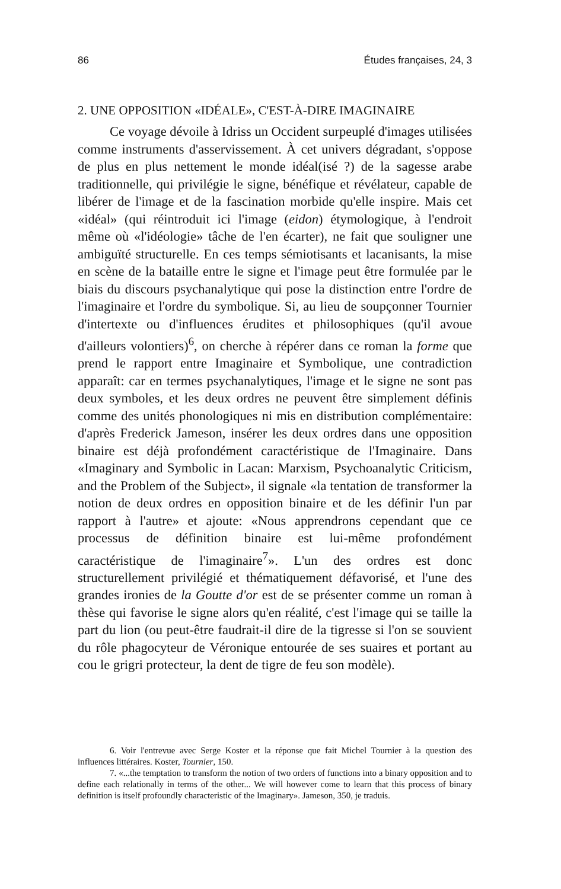86 Études françaises, 24, 3
2. UNE OPPOSITION «IDÉALE», C'EST-À-DIRE IMAGINAIRE
Ce voyage dévoile à Idriss un Occident surpeuplé d'images utilisées comme instruments d'asservissement. À cet univers dégradant, s'oppose de plus en plus nettement le monde idéal(isé ?) de la sagesse arabe traditionnelle, qui privilégie le signe, bénéfique et révélateur, capable de libérer de l'image et de la fascination morbide qu'elle inspire. Mais cet «idéal» (qui réintroduit ici l'image (eidon) étymologique, à l'endroit même où «l'idéologie» tâche de l'en écarter), ne fait que souligner une ambiguïté structurelle. En ces temps sémiotisants et lacanisants, la mise en scène de la bataille entre le signe et l'image peut être formulée par le biais du discours psychanalytique qui pose la distinction entre l'ordre de l'imaginaire et l'ordre du symbolique. Si, au lieu de soupçonner Tournier d'intertexte ou d'influences érudites et philosophiques (qu'il avoue d'ailleurs volontiers)<sup>6</sup>, on cherche à répérer dans ce roman la forme que prend le rapport entre Imaginaire et Symbolique, une contradiction apparaît: car en termes psychanalytiques, l'image et le signe ne sont pas deux symboles, et les deux ordres ne peuvent être simplement définis comme des unités phonologiques ni mis en distribution complémentaire: d'après Frederick Jameson, insérer les deux ordres dans une opposition binaire est déjà profondément caractéristique de l'Imaginaire. Dans «Imaginary and Symbolic in Lacan: Marxism, Psychoanalytic Criticism, and the Problem of the Subject», il signale «la tentation de transformer la notion de deux ordres en opposition binaire et de les définir l'un par rapport à l'autre» et ajoute: «Nous apprendrons cependant que ce processus de définition binaire est lui-même profondément caractéristique de l'imaginaire<sup>7</sup>». L'un des ordres est donc structurellement privilégié et thématiquement défavorisé, et l'une des grandes ironies de la Goutte d'or est de se présenter comme un roman à thèse qui favorise le signe alors qu'en réalité, c'est l'image qui se taille la part du lion (ou peut-être faudrait-il dire de la tigresse si l'on se souvient du rôle phagocyteur de Véronique entourée de ses suaires et portant au cou le grigri protecteur, la dent de tigre de feu son modèle).
6. Voir l'entrevue avec Serge Koster et la réponse que fait Michel Tournier à la question des influences littéraires. Koster, Tournier, 150.
7. «...the temptation to transform the notion of two orders of functions into a binary opposition and to define each relationally in terms of the other... We will however come to learn that this process of binary definition is itself profoundly characteristic of the Imaginary». Jameson, 350, je traduis.